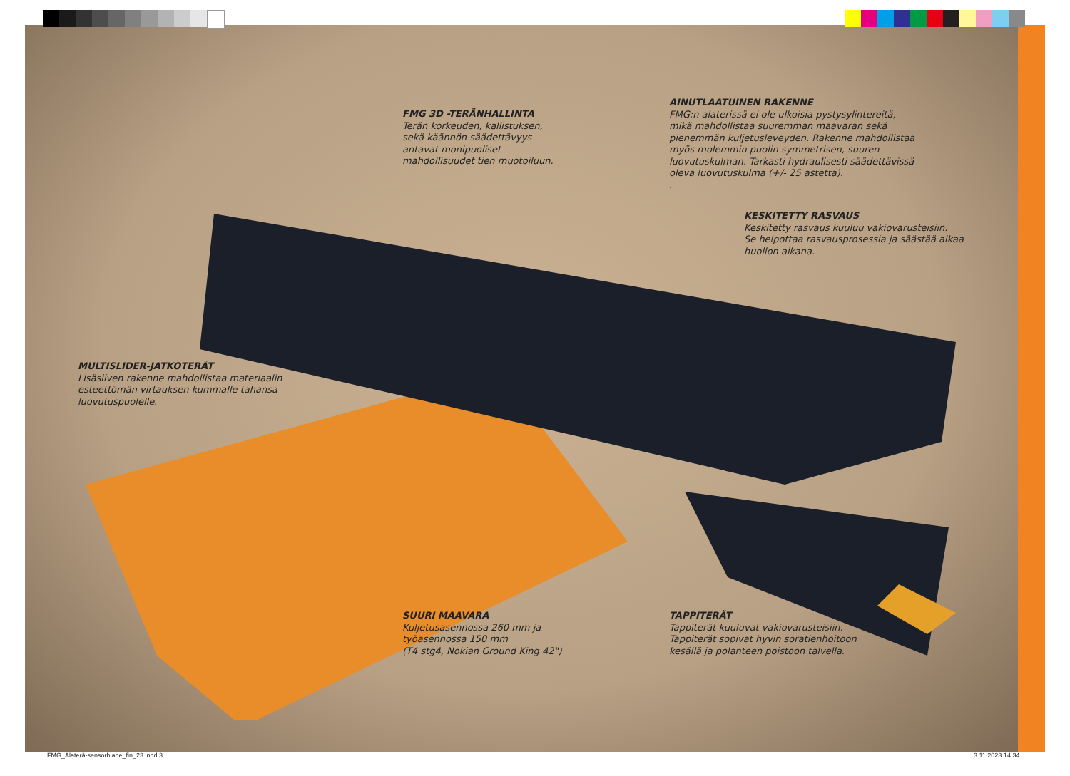FMG 3D -TERÄNHALLINTA
Terän korkeuden, kallistuksen,
sekä käännön säädettävyys
antavat monipuoliset
mahdollisuudet tien muotoiluun.
AINUTLAATUINEN RAKENNE
FMG:n alaterissä ei ole ulkoisia pystysylintereitä,
mikä mahdollistaa suuremman maavaran sekä
pienemmän kuljetusleveyden. Rakenne mahdollistaa
myös molemmin puolin symmetrisen, suuren
luovutuskulman. Tarkasti hydraulisesti säädettävissä
oleva luovutuskulma (+/- 25 astetta).
.
KESKITETTY RASVAUS
Keskitetty rasvaus kuuluu vakiovarusteisiin.
Se helpottaa rasvausprosessia ja säästää aikaa
huollon aikana.
MULTISLIDER-JATKOTERÄT
Lisäsiiven rakenne mahdollistaa materiaalin
esteettömän virtauksen kummalle tahansa
luovutuspuolelle.
SUURI MAAVARA
Kuljetusasennossa 260 mm ja
työasennossa 150 mm
(T4 stg4, Nokian Ground King 42")
TAPPITERÄT
Tappiterät kuuluvat vakiovarusteisiin.
Tappiterät sopivat hyvin soratienhoitoon
kesällä ja polanteen poistoon talvella.
FMG_Alaterä-sensorblade_fin_23.indd 3
3.11.2023 14.34